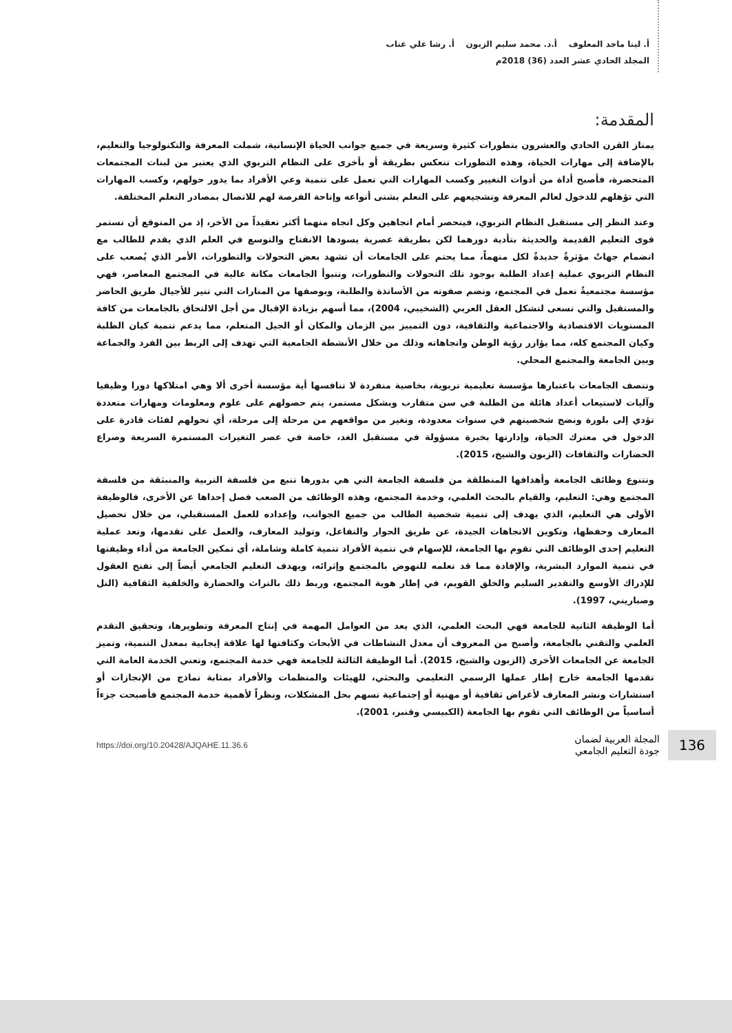أ. لينا ماجد المعلوف أ.د. محمد سليم الزبون أ. رشا علي عناب
المجلد الحادي عشر العدد (36) 2018م
المقدمة:
يمتاز القرن الحادي والعشرون بتطورات كثيرة وسريعة في جميع جوانب الحياة الإنسانية، شملت المعرفة والتكنولوجيا والتعليم، بالإضافة إلى مهارات الحياة، وهذه التطورات تنعكس بطريقة أو بأخرى على النظام التربوي الذي يعتبر من لبنات المجتمعات المتحضرة، فأصبح أداة من أدوات التغيير وكسب المهارات التي تعمل على تنمية وعي الأفراد بما يدور حولهم، وكسب المهارات التي تؤهلهم للدخول لعالم المعرفة وتشجيعهم على التعلم بشتى أنواعه وإتاحة الفرصة لهم للاتصال بمصادر التعلم المختلفة.
وعند النظر إلى مستقبل النظام التربوي، فينحصر أمام اتجاهين وكل اتجاه منهما أكثر تعقيداً من الأخر، إذ من المتوقع أن تستمر قوى التعليم القديمة والحديثة بتأدية دورهما لكن بطريقة عصرية يسودها الانفتاح والتوسع في العلم الذي يقدم للطالب مع انضمام جهاتٌ مؤثرةٌ جديدةٌ لكل منهماً، مما يحتم على الجامعات أن تشهد بعض التحولات والتطورات، الأمر الذي يُصعب على النظام التربوي عملية إعداد الطلبة بوجود تلك التحولات والتطورات، وتتبوأ الجامعات مكانة عالية في المجتمع المعاصر، فهي مؤسسة مجتمعيةٌ تعمل في المجتمع، وتضم صفوته من الأساتذة والطلبة، وبوصفها من المنارات التي تنير للأجيال طريق الحاضر والمستقبل والتي تسعى لتشكل العقل العربي (الشخيبي، 2004)، مما أسهم بزيادة الإقبال من أجل الالتحاق بالجامعات من كافة المستويات الاقتصادية والاجتماعية والثقافية، دون التمييز بين الزمان والمكان أو الجيل المتعلم، مما يدعم تنمية كيان الطلبة وكيان المجتمع كله، مما يؤازر رؤية الوطن واتجاهاته وذلك من خلال الأنشطة الجامعية التي تهدف إلى الربط بين الفرد والجماعة وبين الجامعة والمجتمع المحلي.
وتتصف الجامعات باعتبارها مؤسسة تعليمية تربوية، بخاصية منفردة لا تنافسها أية مؤسسة أخرى ألا وهي امتلاكها دورا وظيفيا وآليات لاستيعاب أعداد هائلة من الطلبة في سن متقارب وبشكل مستمر، يتم حصولهم على علوم ومعلومات ومهارات متعددة تؤدي إلى بلورة ونضج شخصيتهم في سنوات معدودة، وتغير من مواقعهم من مرحلة إلى مرحلة، أي تحولهم لفئات قادرة على الدخول في معترك الحياة، وإدارتها بخبرة مسؤولة في مستقبل الغد، خاصة في عصر التغيرات المستمرة السريعة وصراع الحضارات والثقافات (الزبون والشيخ، 2015).
وتتنوع وظائف الجامعة وأهدافها المنطلقة من فلسفة الجامعة التي هي بدورها تنبع من فلسفة التربية والمنبثقة من فلسفة المجتمع وهي: التعليم، والقيام بالبحث العلمي، وخدمة المجتمع، وهذه الوظائف من الصعب فصل إحداها عن الأخرى، فالوظيفة الأولى هي التعليم، الذي يهدف إلى تنمية شخصية الطالب من جميع الجوانب، وإعداده للعمل المستقبلي، من خلال تحصيل المعارف وحفظها، وتكوين الاتجاهات الجيدة، عن طريق الحوار والتفاعل، وتوليد المعارف، والعمل على تقدمها، وتعد عملية التعليم إحدى الوظائف التي تقوم بها الجامعة، للإسهام في تنمية الأفراد تنمية كاملة وشاملة، أي تمكين الجامعة من أداء وظيفتها في تنمية الموارد البشرية، والإفادة مما قد تعلمه للنهوض بالمجتمع وإثرائه، ويهدف التعليم الجامعي أيضاً إلى تفتح العقول للإدراك الأوسع والتقدير السليم والخلق القويم، في إطار هوية المجتمع، وربط ذلك بالتراث والحضارة والخلفية الثقافية (التل وصباريني، 1997).
أما الوظيفة الثانية للجامعة فهي البحث العلمي، الذي يعد من العوامل المهمة في إنتاج المعرفة وتطويرها، وتحقيق التقدم العلمي والتقني بالجامعة، وأصبح من المعروف أن معدل النشاطات في الأبحاث وكثافتها لها علاقة إيجابية بمعدل التنمية، وتميز الجامعة عن الجامعات الأخرى (الزبون والشيخ، 2015). أما الوظيفة الثالثة للجامعة فهي خدمة المجتمع، وتعني الخدمة العامة التي تقدمها الجامعة خارج إطار عملها الرسمي التعليمي والبحثي، للهيئات والمنظمات والأفراد بمثابة نماذج من الإنجازات أو استشارات ونشر المعارف لأغراض ثقافية أو مهنية أو إجتماعية تسهم بحل المشكلات، ونظراً لأهمية خدمة المجتمع فأصبحت جزءاً أساسياً من الوظائف التي تقوم بها الجامعة (الكبيسي وقنبر، 2001).
136
المجلة العربية لضمان
جودة التعليم الجامعي
https://doi.org/10.20428/AJQAHE.11.36.6